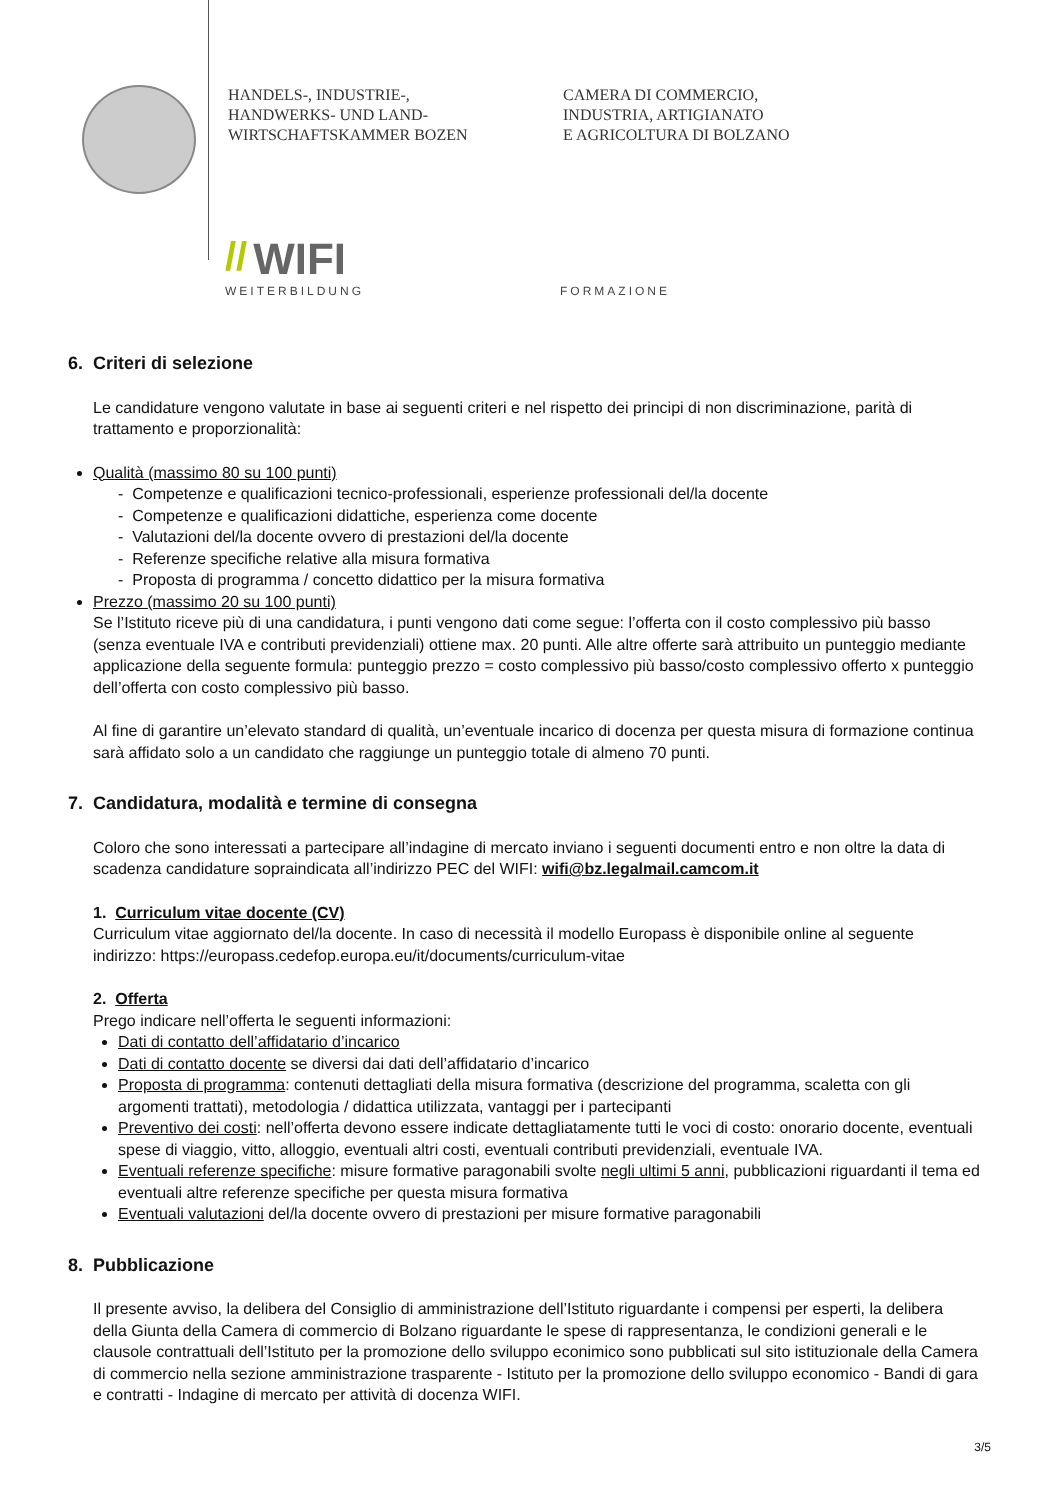HANDELS-, INDUSTRIE-,
HANDWERKS- UND LAND-
WIRTSCHAFTSKAMMER BOZEN
CAMERA DI COMMERCIO,
INDUSTRIA, ARTIGIANATO
E AGRICOLTURA DI BOLZANO
// WIFI
WEITERBILDUNG FORMAZIONE
6. Criteri di selezione
Le candidature vengono valutate in base ai seguenti criteri e nel rispetto dei principi di non discriminazione, parità di trattamento e proporzionalità:
Qualità (massimo 80 su 100 punti)
- Competenze e qualificazioni tecnico-professionali, esperienze professionali del/la docente
- Competenze e qualificazioni didattiche, esperienza come docente
- Valutazioni del/la docente ovvero di prestazioni del/la docente
- Referenze specifiche relative alla misura formativa
- Proposta di programma / concetto didattico per la misura formativa
Prezzo (massimo 20 su 100 punti)
Se l’Istituto riceve più di una candidatura, i punti vengono dati come segue: l’offerta con il costo complessivo più basso (senza eventuale IVA e contributi previdenziali) ottiene max. 20 punti. Alle altre offerte sarà attribuito un punteggio mediante applicazione della seguente formula: punteggio prezzo = costo complessivo più basso/costo complessivo offerto x punteggio dell’offerta con costo complessivo più basso.
Al fine di garantire un’elevato standard di qualità, un’eventuale incarico di docenza per questa misura di formazione continua sarà affidato solo a un candidato che raggiunge un punteggio totale di almeno 70 punti.
7. Candidatura, modalità e termine di consegna
Coloro che sono interessati a partecipare all’indagine di mercato inviano i seguenti documenti entro e non oltre la data di scadenza candidature sopraindicata all’indirizzo PEC del WIFI: wifi@bz.legalmail.camcom.it
1. Curriculum vitae docente (CV)
Curriculum vitae aggiornato del/la docente. In caso di necessità il modello Europass è disponibile online al seguente indirizzo: https://europass.cedefop.europa.eu/it/documents/curriculum-vitae
2. Offerta
Prego indicare nell’offerta le seguenti informazioni:
Dati di contatto dell’affidatario d’incarico
Dati di contatto docente se diversi dai dati dell’affidatario d’incarico
Proposta di programma: contenuti dettagliati della misura formativa (descrizione del programma, scaletta con gli argomenti trattati), metodologia / didattica utilizzata, vantaggi per i partecipanti
Preventivo dei costi: nell’offerta devono essere indicate dettagliatamente tutti le voci di costo: onorario docente, eventuali spese di viaggio, vitto, alloggio, eventuali altri costi, eventuali contributi previdenziali, eventuale IVA.
Eventuali referenze specifiche: misure formative paragonabili svolte negli ultimi 5 anni, pubblicazioni riguardanti il tema ed eventuali altre referenze specifiche per questa misura formativa
Eventuali valutazioni del/la docente ovvero di prestazioni per misure formative paragonabili
8. Pubblicazione
Il presente avviso, la delibera del Consiglio di amministrazione dell’Istituto riguardante i compensi per esperti, la delibera della Giunta della Camera di commercio di Bolzano riguardante le spese di rappresentanza, le condizioni generali e le clausole contrattuali dell’Istituto per la promozione dello sviluppo econimico sono pubblicati sul sito istituzionale della Camera di commercio nella sezione amministrazione trasparente - Istituto per la promozione dello sviluppo economico - Bandi di gara e contratti - Indagine di mercato per attività di docenza WIFI.
3/5